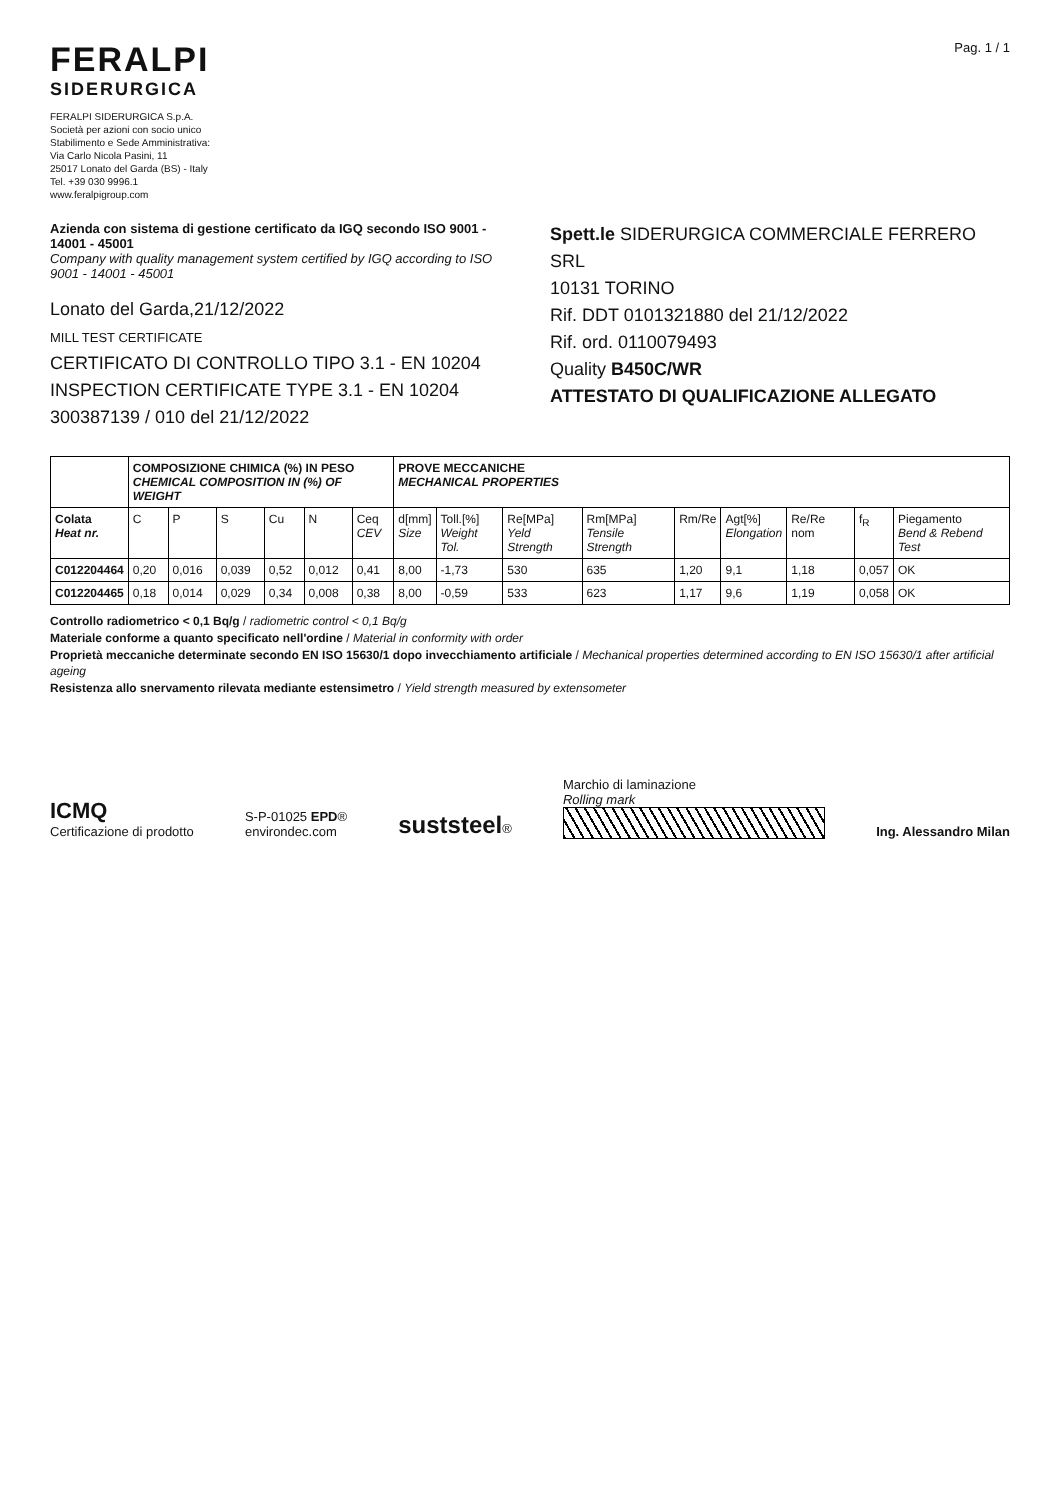FERALPI
SIDERURGICA
FERALPI SIDERURGICA S.p.A.
Società per azioni con socio unico
Stabilimento e Sede Amministrativa:
Via Carlo Nicola Pasini, 11
25017 Lonato del Garda (BS) - Italy
Tel. +39 030 9996.1
www.feralpigroup.com
Pag. 1 / 1
Azienda con sistema di gestione certificato da IGQ secondo ISO 9001 - 14001 - 45001
Company with quality management system certified by IGQ according to ISO 9001 - 14001 - 45001
Lonato del Garda,21/12/2022
MILL TEST CERTIFICATE
CERTIFICATO DI CONTROLLO TIPO 3.1 - EN 10204
INSPECTION CERTIFICATE TYPE 3.1 - EN 10204
300387139 / 010 del 21/12/2022
Spett.le SIDERURGICA COMMERCIALE FERRERO SRL
10131 TORINO
Rif. DDT 0101321880 del 21/12/2022
Rif. ord. 0110079493
Quality B450C/WR
ATTESTATO DI QUALIFICAZIONE ALLEGATO
| | COMPOSIZIONE CHIMICA (%) IN PESO CHEMICAL COMPOSITION IN (%) OF WEIGHT | | | | | | PROVE MECCANICHE MECHANICAL PROPERTIES | | | | | | | | |
| --- | --- | --- | --- | --- | --- | --- | --- | --- | --- | --- | --- | --- | --- | --- | --- |
| Colata Heat nr. | C | P | S | Cu | N | Ceq CEV | d[mm] Size | Toll.[%] Weight Tol. | Re[MPa] Yeld Strength | Rm[MPa] Tensile Strength | Rm/Re | Agt[%] Elongation | Re/Re nom | f<sub>R</sub> | Piegamento Bend & Rebend Test |
| C012204464 | 0,20 | 0,016 | 0,039 | 0,52 | 0,012 | 0,41 | 8,00 | -1,73 | 530 | 635 | 1,20 | 9,1 | 1,18 | 0,057 | OK |
| C012204465 | 0,18 | 0,014 | 0,029 | 0,34 | 0,008 | 0,38 | 8,00 | -0,59 | 533 | 623 | 1,17 | 9,6 | 1,19 | 0,058 | OK |
Controllo radiometrico < 0,1 Bq/g / radiometric control < 0,1 Bq/g
Materiale conforme a quanto specificato nell'ordine / Material in conformity with order
Proprietà meccaniche determinate secondo EN ISO 15630/1 dopo invecchiamento artificiale / Mechanical properties determined according to EN ISO 15630/1 after artificial ageing
Resistenza allo snervamento rilevata mediante estensimetro / Yield strength measured by extensometer
ICMQ
Certificazione di prodotto
S-P-01025 EPD®
environdec.com
suststeel®
Marchio di laminazione
Rolling mark
Ing. Alessandro Milan